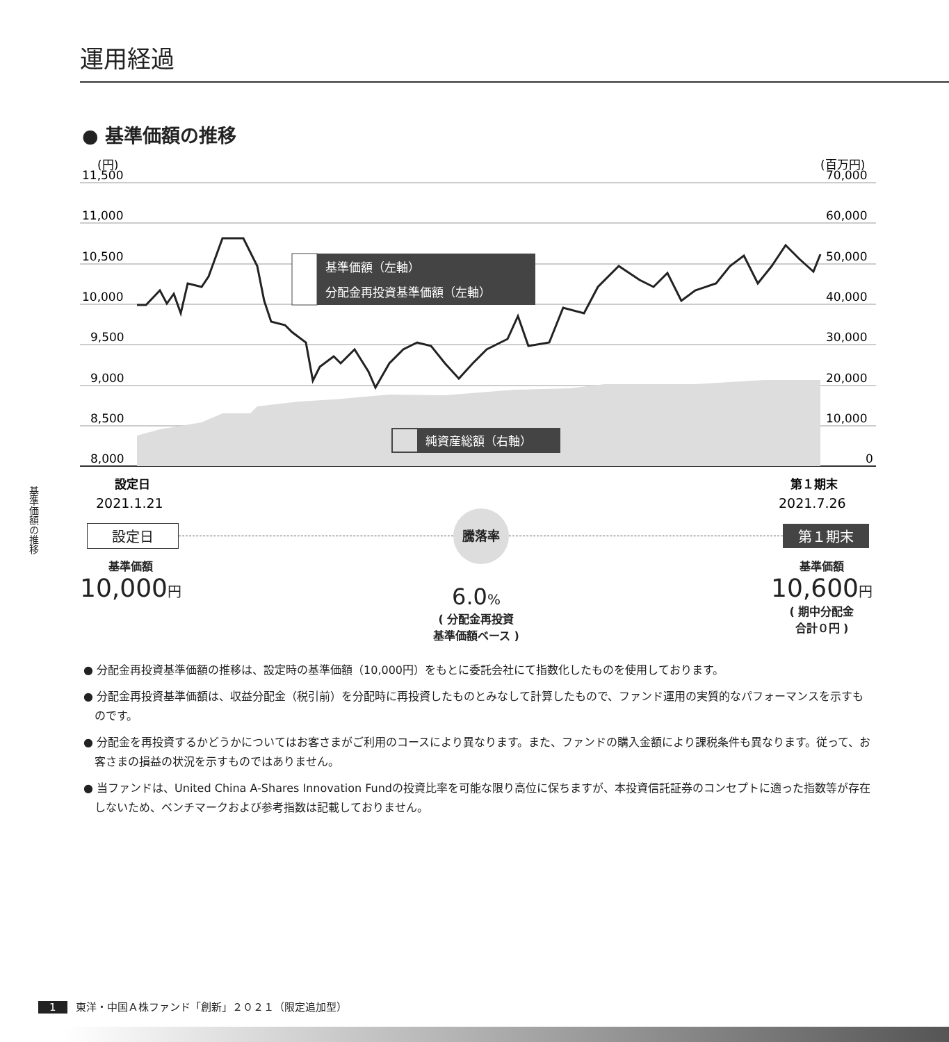運用経過
● 基準価額の推移
(円)
(百万円)
11,500
11,000
10,500
10,000
9,500
9,000
8,500
8,000
70,000
60,000
50,000
40,000
30,000
20,000
10,000
0
基準価額（左軸）
分配金再投資基準価額（左軸）
純資産総額（右軸）
設定日
2021.1.21
第１期末
2021.7.26
設定日 騰落率 第１期末
基準価額
10,000円
6.0%
( 分配金再投資
基準価額ベース )
基準価額
10,600円
( 期中分配金
合計０円 )
● 分配金再投資基準価額の推移は、設定時の基準価額（10,000円）をもとに委託会社にて指数化したものを使用しております。
● 分配金再投資基準価額は、収益分配金（税引前）を分配時に再投資したものとみなして計算したもので、ファンド運用の実質的なパフォーマンスを示すものです。
● 分配金を再投資するかどうかについてはお客さまがご利用のコースにより異なります。また、ファンドの購入金額により課税条件も異なります。従って、お客さまの損益の状況を示すものではありません。
● 当ファンドは、United China A-Shares Innovation Fundの投資比率を可能な限り高位に保ちますが、本投資信託証券のコンセプトに適った指数等が存在しないため、ベンチマークおよび参考指数は記載しておりません。
基準価額の推移
1 東洋・中国Ａ株ファンド「創新」２０２１（限定追加型）